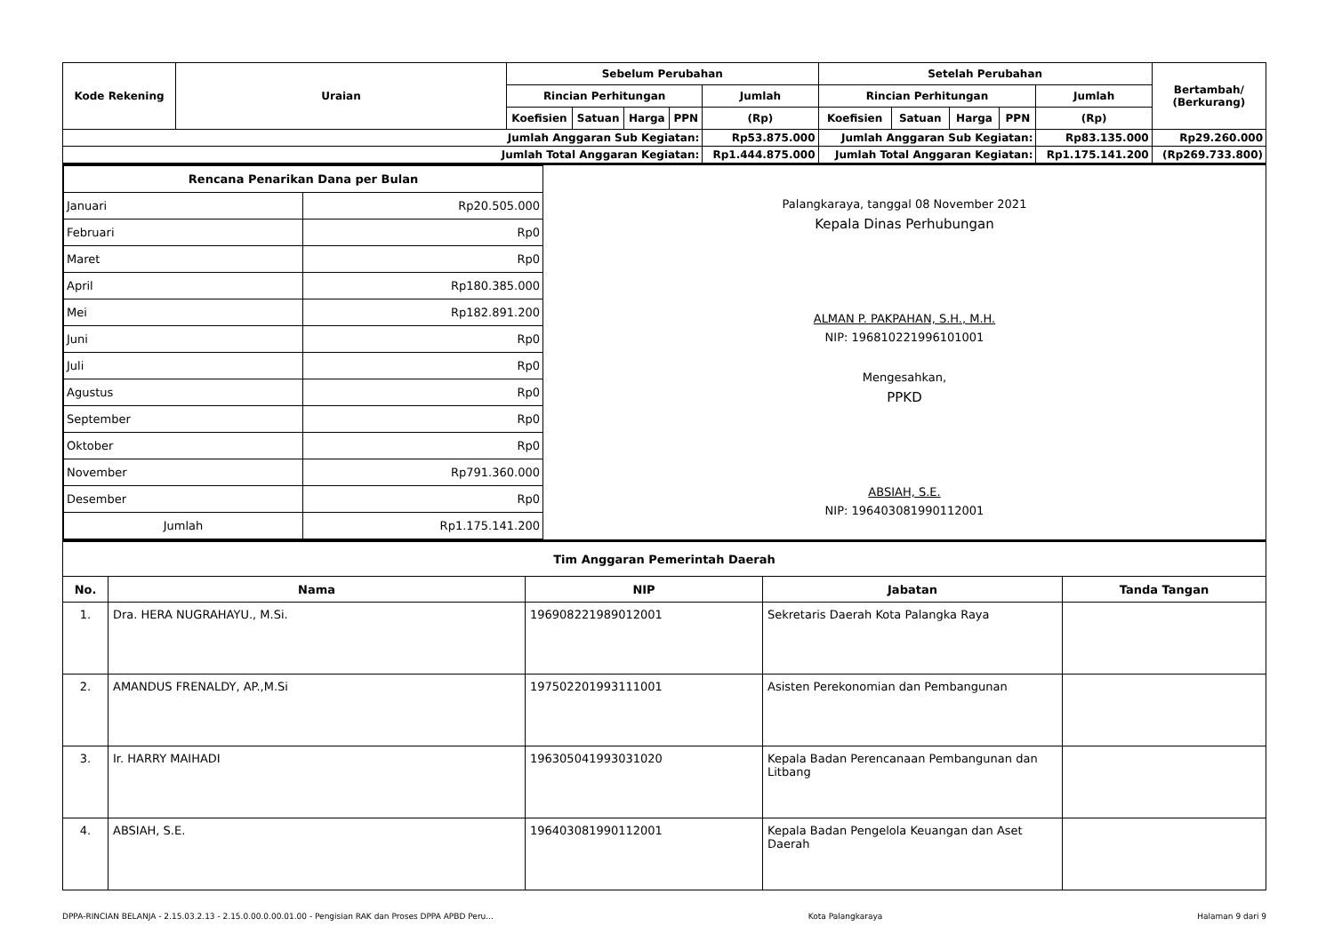| Kode Rekening | Uraian | Sebelum Perubahan | | | | | Setelah Perubahan | | | | | Bertambah/ (Berkurang) |
| --- | --- | --- | --- | --- | --- | --- | --- | --- | --- | --- | --- | --- |
| | | Rincian Perhitungan | | | | Jumlah | Rincian Perhitungan | | | | Jumlah | |
| | | Koefisien | Satuan | Harga | PPN | (Rp) | Koefisien | Satuan | Harga | PPN | (Rp) | |
| Jumlah Anggaran Sub Kegiatan: | | | | | | Rp53.875.000 | Jumlah Anggaran Sub Kegiatan: | | | | Rp83.135.000 | Rp29.260.000 |
| Jumlah Total Anggaran Kegiatan: | | | | | | Rp1.444.875.000 | Jumlah Total Anggaran Kegiatan: | | | | Rp1.175.141.200 | (Rp269.733.800) |
| Rencana Penarikan Dana per Bulan | |
| --- | --- |
| Januari | Rp20.505.000 |
| Februari | Rp0 |
| Maret | Rp0 |
| April | Rp180.385.000 |
| Mei | Rp182.891.200 |
| Juni | Rp0 |
| Juli | Rp0 |
| Agustus | Rp0 |
| September | Rp0 |
| Oktober | Rp0 |
| November | Rp791.360.000 |
| Desember | Rp0 |
| Jumlah | Rp1.175.141.200 |
Palangkaraya, tanggal 08 November 2021
Kepala Dinas Perhubungan
ALMAN P. PAKPAHAN, S.H., M.H.
NIP: 196810221996101001
Mengesahkan,
PPKD
ABSIAH, S.E.
NIP: 196403081990112001
| Tim Anggaran Pemerintah Daerah | | | | |
| --- | --- | --- | --- | --- |
| No. | Nama | NIP | Jabatan | Tanda Tangan |
| 1. | Dra. HERA NUGRAHAYU., M.Si. | 196908221989012001 | Sekretaris Daerah Kota Palangka Raya | |
| 2. | AMANDUS FRENALDY, AP.,M.Si | 197502201993111001 | Asisten Perekonomian dan Pembangunan | |
| 3. | Ir. HARRY MAIHADI | 196305041993031020 | Kepala Badan Perencanaan Pembangunan dan Litbang | |
| 4. | ABSIAH, S.E. | 196403081990112001 | Kepala Badan Pengelola Keuangan dan Aset Daerah | |
DPPA-RINCIAN BELANJA - 2.15.03.2.13 - 2.15.0.00.0.00.01.00 - Pengisian RAK dan Proses DPPA APBD Peru... Kota Palangkaraya Halaman 9 dari 9